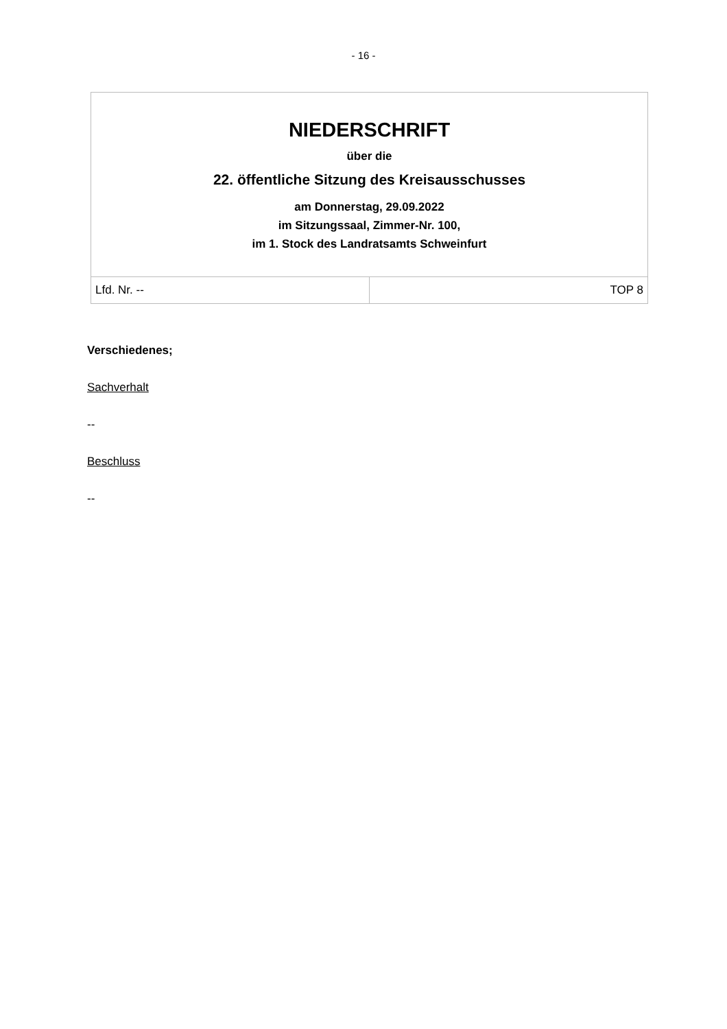- 16 -
| NIEDERSCHRIFT über die 22. öffentliche Sitzung des Kreisausschusses am Donnerstag, 29.09.2022 im Sitzungssaal, Zimmer-Nr. 100, im 1. Stock des Landratsamts Schweinfurt | |
| Lfd. Nr. -- | TOP 8 |
Verschiedenes;
Sachverhalt
--
Beschluss
--